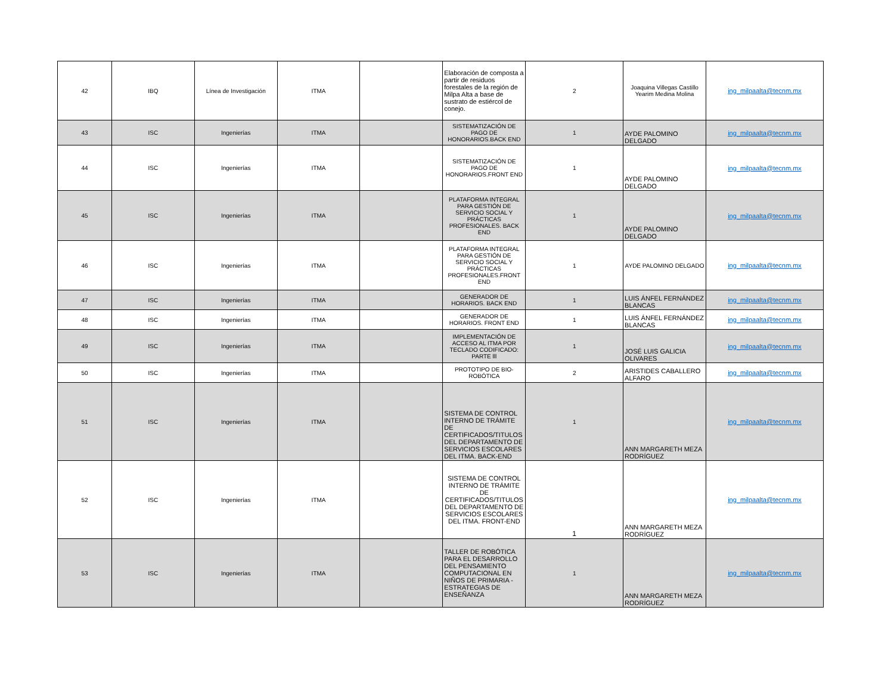| 42 | IBQ | Línea de Investigación | ITMA | | Elaboración de composta a partir de residuos forestales de la región de Milpa Alta a base de sustrato de estiércol de conejo. | 2 | Joaquina Villegas Castillo Yearim Medina Molina | ing_milpaalta@tecnm.mx |
| 43 | ISC | Ingenierías | ITMA | | SISTEMATIZACIÓN DE PAGO DE HONORARIOS.BACK END | 1 | AYDE PALOMINO DELGADO | ing_milpaalta@tecnm.mx |
| 44 | ISC | Ingenierías | ITMA | | SISTEMATIZACIÓN DE PAGO DE HONORARIOS.FRONT END | 1 | AYDE PALOMINO DELGADO | ing_milpaalta@tecnm.mx |
| 45 | ISC | Ingenierías | ITMA | | PLATAFORMA INTEGRAL PARA GESTIÓN DE SERVICIO SOCIAL Y PRÁCTICAS PROFESIONALES. BACK END | 1 | AYDE PALOMINO DELGADO | ing_milpaalta@tecnm.mx |
| 46 | ISC | Ingenierías | ITMA | | PLATAFORMA INTEGRAL PARA GESTIÓN DE SERVICIO SOCIAL Y PRÁCTICAS PROFESIONALES.FRONT END | 1 | AYDE PALOMINO DELGADO | ing_milpaalta@tecnm.mx |
| 47 | ISC | Ingenierías | ITMA | | GENERADOR DE HORARIOS. BACK END | 1 | LUIS ÁNFEL FERNÁNDEZ BLANCAS | ing_milpaalta@tecnm.mx |
| 48 | ISC | Ingenierías | ITMA | | GENERADOR DE HORARIOS. FRONT END | 1 | LUIS ÁNFEL FERNÁNDEZ BLANCAS | ing_milpaalta@tecnm.mx |
| 49 | ISC | Ingenierías | ITMA | | IMPLEMENTACIÓN DE ACCESO AL ITMA POR TECLADO CODIFICADO: PARTE lll | 1 | JOSÉ LUIS GALICIA OLIVARES | ing_milpaalta@tecnm.mx |
| 50 | ISC | Ingenierías | ITMA | | PROTOTIPO DE BIO-ROBÓTICA | 2 | ARISTIDES CABALLERO ALFARO | ing_milpaalta@tecnm.mx |
| 51 | ISC | Ingenierías | ITMA | | SISTEMA DE CONTROL INTERNO DE TRÁMITE DE CERTIFICADOS/TITULOS DEL DEPARTAMENTO DE SERVICIOS ESCOLARES DEL ITMA. BACK-END | 1 | ANN MARGARETH MEZA RODRÍGUEZ | ing_milpaalta@tecnm.mx |
| 52 | ISC | Ingenierías | ITMA | | SISTEMA DE CONTROL INTERNO DE TRÁMITE DE CERTIFICADOS/TITULOS DEL DEPARTAMENTO DE SERVICIOS ESCOLARES DEL ITMA. FRONT-END | 1 | ANN MARGARETH MEZA RODRÍGUEZ | ing_milpaalta@tecnm.mx |
| 53 | ISC | Ingenierías | ITMA | | TALLER DE ROBÓTICA PARA EL DESARROLLO DEL PENSAMIENTO COMPUTACIONAL EN NIÑOS DE PRIMARIA - ESTRATEGIAS DE ENSEÑANZA | 1 | ANN MARGARETH MEZA RODRÍGUEZ | ing_milpaalta@tecnm.mx |